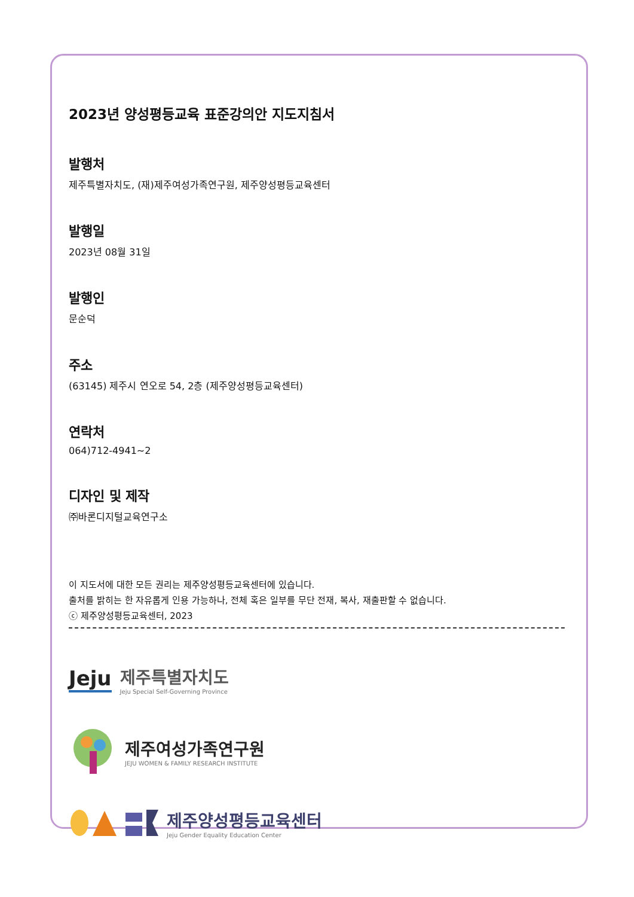2023년 양성평등교육 표준강의안 지도지침서
발행처
제주특별자치도, (재)제주여성가족연구원, 제주양성평등교육센터
발행일
2023년 08월 31일
발행인
문순덕
주소
(63145) 제주시 연오로 54, 2층 (제주양성평등교육센터)
연락처
064)712-4941~2
디자인 및 제작
㈜바론디지털교육연구소
이 지도서에 대한 모든 권리는 제주양성평등교육센터에 있습니다.
출처를 밝히는 한 자유롭게 인용 가능하나, 전체 혹은 일부를 무단 전재, 복사, 재출판할 수 없습니다.
ⓒ 제주양성평등교육센터, 2023
Jeju
제주특별자치도
Jeju Special Self-Governing Province
제주여성가족연구원
JEJU WOMEN & FAMILY RESEARCH INSTITUTE
제주양성평등교육센터
Jeju Gender Equality Education Center